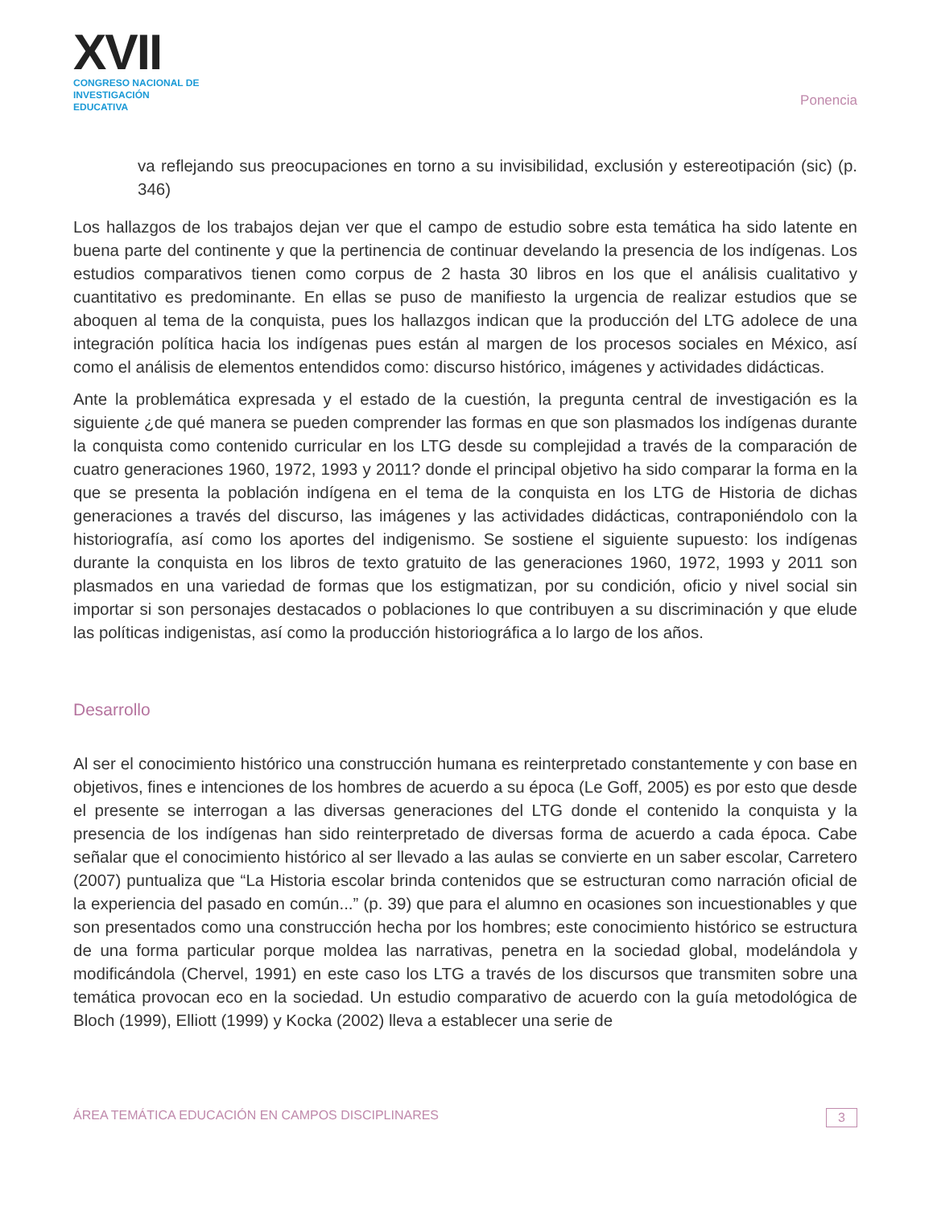XVII
CONGRESO NACIONAL DE
INVESTIGACIÓN EDUCATIVA
Ponencia
va reflejando sus preocupaciones en torno a su invisibilidad, exclusión y estereotipación (sic) (p. 346)
Los hallazgos de los trabajos dejan ver que el campo de estudio sobre esta temática ha sido latente en buena parte del continente y que la pertinencia de continuar develando la presencia de los indígenas. Los estudios comparativos tienen como corpus de 2 hasta 30 libros en los que el análisis cualitativo y cuantitativo es predominante. En ellas se puso de manifiesto la urgencia de realizar estudios que se aboquen al tema de la conquista, pues los hallazgos indican que la producción del LTG adolece de una integración política hacia los indígenas pues están al margen de los procesos sociales en México, así como el análisis de elementos entendidos como: discurso histórico, imágenes y actividades didácticas.
Ante la problemática expresada y el estado de la cuestión, la pregunta central de investigación es la siguiente ¿de qué manera se pueden comprender las formas en que son plasmados los indígenas durante la conquista como contenido curricular en los LTG desde su complejidad a través de la comparación de cuatro generaciones 1960, 1972, 1993 y 2011? donde el principal objetivo ha sido comparar la forma en la que se presenta la población indígena en el tema de la conquista en los LTG de Historia de dichas generaciones a través del discurso, las imágenes y las actividades didácticas, contraponiéndolo con la historiografía, así como los aportes del indigenismo. Se sostiene el siguiente supuesto: los indígenas durante la conquista en los libros de texto gratuito de las generaciones 1960, 1972, 1993 y 2011 son plasmados en una variedad de formas que los estigmatizan, por su condición, oficio y nivel social sin importar si son personajes destacados o poblaciones lo que contribuyen a su discriminación y que elude las políticas indigenistas, así como la producción historiográfica a lo largo de los años.
Desarrollo
Al ser el conocimiento histórico una construcción humana es reinterpretado constantemente y con base en objetivos, fines e intenciones de los hombres de acuerdo a su época (Le Goff, 2005) es por esto que desde el presente se interrogan a las diversas generaciones del LTG donde el contenido la conquista y la presencia de los indígenas han sido reinterpretado de diversas forma de acuerdo a cada época. Cabe señalar que el conocimiento histórico al ser llevado a las aulas se convierte en un saber escolar, Carretero (2007) puntualiza que “La Historia escolar brinda contenidos que se estructuran como narración oficial de la experiencia del pasado en común...” (p. 39) que para el alumno en ocasiones son incuestionables y que son presentados como una construcción hecha por los hombres; este conocimiento histórico se estructura de una forma particular porque moldea las narrativas, penetra en la sociedad global, modelándola y modificándola (Chervel, 1991) en este caso los LTG a través de los discursos que transmiten sobre una temática provocan eco en la sociedad. Un estudio comparativo de acuerdo con la guía metodológica de Bloch (1999), Elliott (1999) y Kocka (2002) lleva a establecer una serie de
ÁREA TEMÁTICA EDUCACIÓN EN CAMPOS DISCIPLINARES 3